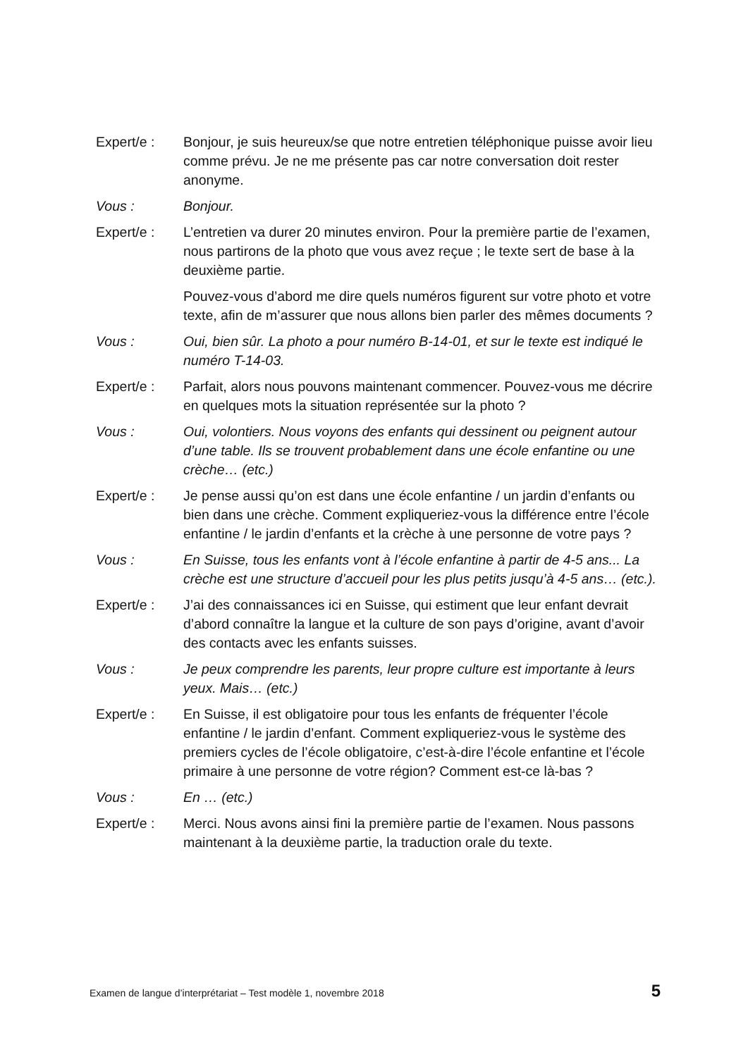Expert/e : Bonjour, je suis heureux/se que notre entretien téléphonique puisse avoir lieu comme prévu. Je ne me présente pas car notre conversation doit rester anonyme.
Vous : Bonjour.
Expert/e : L’entretien va durer 20 minutes environ. Pour la première partie de l’examen, nous partirons de la photo que vous avez reçue ; le texte sert de base à la deuxième partie.
Pouvez-vous d’abord me dire quels numéros figurent sur votre photo et votre texte, afin de m’assurer que nous allons bien parler des mêmes documents ?
Vous : Oui, bien sûr. La photo a pour numéro B-14-01, et sur le texte est indiqué le numéro T-14-03.
Expert/e : Parfait, alors nous pouvons maintenant commencer. Pouvez-vous me décrire en quelques mots la situation représentée sur la photo ?
Vous : Oui, volontiers. Nous voyons des enfants qui dessinent ou peignent autour d’une table. Ils se trouvent probablement dans une école enfantine ou une crèche… (etc.)
Expert/e : Je pense aussi qu’on est dans une école enfantine / un jardin d’enfants ou bien dans une crèche. Comment expliqueriez-vous la différence entre l’école enfantine / le jardin d’enfants et la crèche à une personne de votre pays ?
Vous : En Suisse, tous les enfants vont à l’école enfantine à partir de 4-5 ans... La crèche est une structure d’accueil pour les plus petits jusqu’à 4-5 ans… (etc.).
Expert/e : J’ai des connaissances ici en Suisse, qui estiment que leur enfant devrait d’abord connaître la langue et la culture de son pays d’origine, avant d’avoir des contacts avec les enfants suisses.
Vous : Je peux comprendre les parents, leur propre culture est importante à leurs yeux. Mais… (etc.)
Expert/e : En Suisse, il est obligatoire pour tous les enfants de fréquenter l’école enfantine / le jardin d’enfant. Comment expliqueriez-vous le système des premiers cycles de l’école obligatoire, c’est-à-dire l’école enfantine et l’école primaire à une personne de votre région? Comment est-ce là-bas ?
Vous : En … (etc.)
Expert/e : Merci. Nous avons ainsi fini la première partie de l’examen. Nous passons maintenant à la deuxième partie, la traduction orale du texte.
Examen de langue d’interprétariat – Test modèle 1, novembre 2018 5